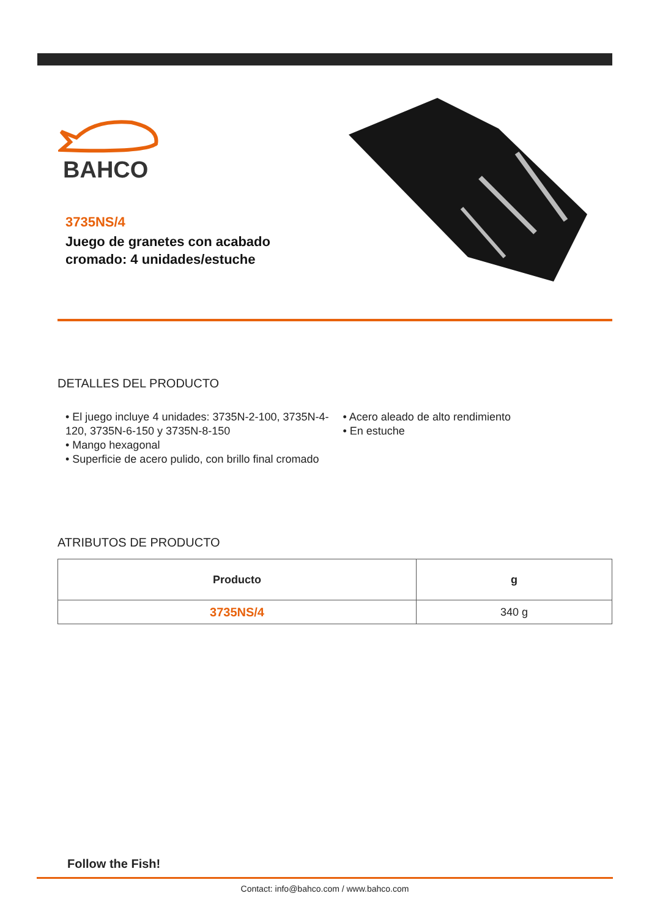BAHCO
3735NS/4
Juego de granetes con acabado cromado: 4 unidades/estuche
DETALLES DEL PRODUCTO
• El juego incluye 4 unidades: 3735N-2-100, 3735N-4-120, 3735N-6-150 y 3735N-8-150
• Mango hexagonal
• Superficie de acero pulido, con brillo final cromado
• Acero aleado de alto rendimiento
• En estuche
ATRIBUTOS DE PRODUCTO
| Producto | g |
| --- | --- |
| 3735NS/4 | 340 g |
Follow the Fish!
Contact: info@bahco.com / www.bahco.com